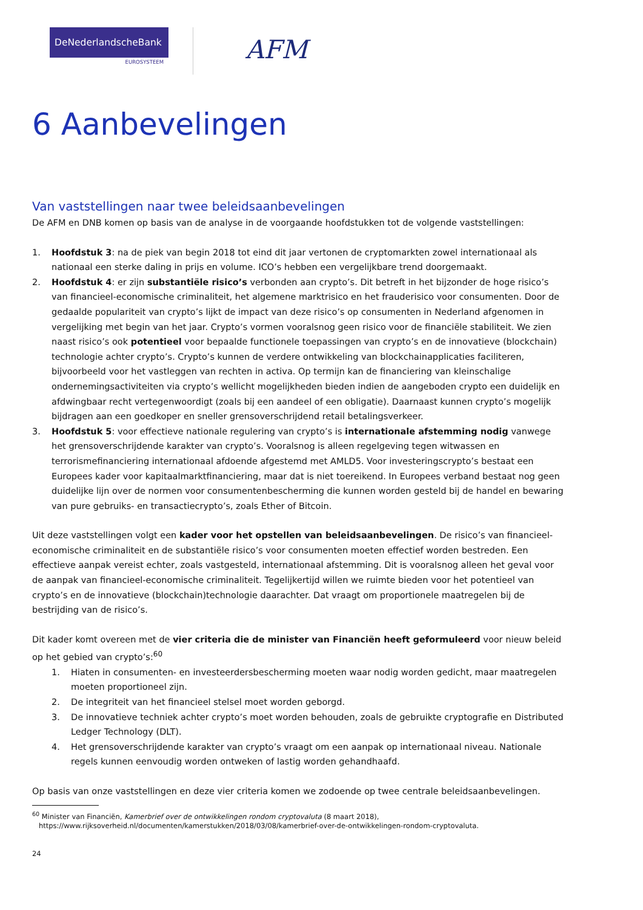DeNederlandscheBank
EUROSYSTEEM
AFM
6 Aanbevelingen
Van vaststellingen naar twee beleidsaanbevelingen
De AFM en DNB komen op basis van de analyse in de voorgaande hoofdstukken tot de volgende vaststellingen:
1. Hoofdstuk 3: na de piek van begin 2018 tot eind dit jaar vertonen de cryptomarkten zowel internationaal als nationaal een sterke daling in prijs en volume. ICO’s hebben een vergelijkbare trend doorgemaakt.
2. Hoofdstuk 4: er zijn substantiële risico’s verbonden aan crypto’s. Dit betreft in het bijzonder de hoge risico’s van financieel-economische criminaliteit, het algemene marktrisico en het frauderisico voor consumenten. Door de gedaalde populariteit van crypto’s lijkt de impact van deze risico’s op consumenten in Nederland afgenomen in vergelijking met begin van het jaar. Crypto’s vormen vooralsnog geen risico voor de financiële stabiliteit. We zien naast risico’s ook potentieel voor bepaalde functionele toepassingen van crypto’s en de innovatieve (blockchain) technologie achter crypto’s. Crypto’s kunnen de verdere ontwikkeling van blockchainapplicaties faciliteren, bijvoorbeeld voor het vastleggen van rechten in activa. Op termijn kan de financiering van kleinschalige ondernemingsactiviteiten via crypto’s wellicht mogelijkheden bieden indien de aangeboden crypto een duidelijk en afdwingbaar recht vertegenwoordigt (zoals bij een aandeel of een obligatie). Daarnaast kunnen crypto’s mogelijk bijdragen aan een goedkoper en sneller grensoverschrijdend retail betalingsverkeer.
3. Hoofdstuk 5: voor effectieve nationale regulering van crypto’s is internationale afstemming nodig vanwege het grensoverschrijdende karakter van crypto’s. Vooralsnog is alleen regelgeving tegen witwassen en terrorismefinanciering internationaal afdoende afgestemd met AMLD5. Voor investeringscrypto’s bestaat een Europees kader voor kapitaalmarktfinanciering, maar dat is niet toereikend. In Europees verband bestaat nog geen duidelijke lijn over de normen voor consumentenbescherming die kunnen worden gesteld bij de handel en bewaring van pure gebruiks- en transactiecrypto’s, zoals Ether of Bitcoin.
Uit deze vaststellingen volgt een kader voor het opstellen van beleidsaanbevelingen. De risico’s van financieel-economische criminaliteit en de substantiële risico’s voor consumenten moeten effectief worden bestreden. Een effectieve aanpak vereist echter, zoals vastgesteld, internationaal afstemming. Dit is vooralsnog alleen het geval voor de aanpak van financieel-economische criminaliteit. Tegelijkertijd willen we ruimte bieden voor het potentieel van crypto’s en de innovatieve (blockchain)technologie daarachter. Dat vraagt om proportionele maatregelen bij de bestrijding van de risico’s.
Dit kader komt overeen met de vier criteria die de minister van Financiën heeft geformuleerd voor nieuw beleid op het gebied van crypto’s:<sup>60</sup>
1. Hiaten in consumenten- en investeerdersbescherming moeten waar nodig worden gedicht, maar maatregelen moeten proportioneel zijn.
2. De integriteit van het financieel stelsel moet worden geborgd.
3. De innovatieve techniek achter crypto’s moet worden behouden, zoals de gebruikte cryptografie en Distributed Ledger Technology (DLT).
4. Het grensoverschrijdende karakter van crypto’s vraagt om een aanpak op internationaal niveau. Nationale regels kunnen eenvoudig worden ontweken of lastig worden gehandhaafd.
Op basis van onze vaststellingen en deze vier criteria komen we zodoende op twee centrale beleidsaanbevelingen.
<sup>60</sup> Minister van Financiën, Kamerbrief over de ontwikkelingen rondom cryptovaluta (8 maart 2018),
https://www.rijksoverheid.nl/documenten/kamerstukken/2018/03/08/kamerbrief-over-de-ontwikkelingen-rondom-cryptovaluta.
24